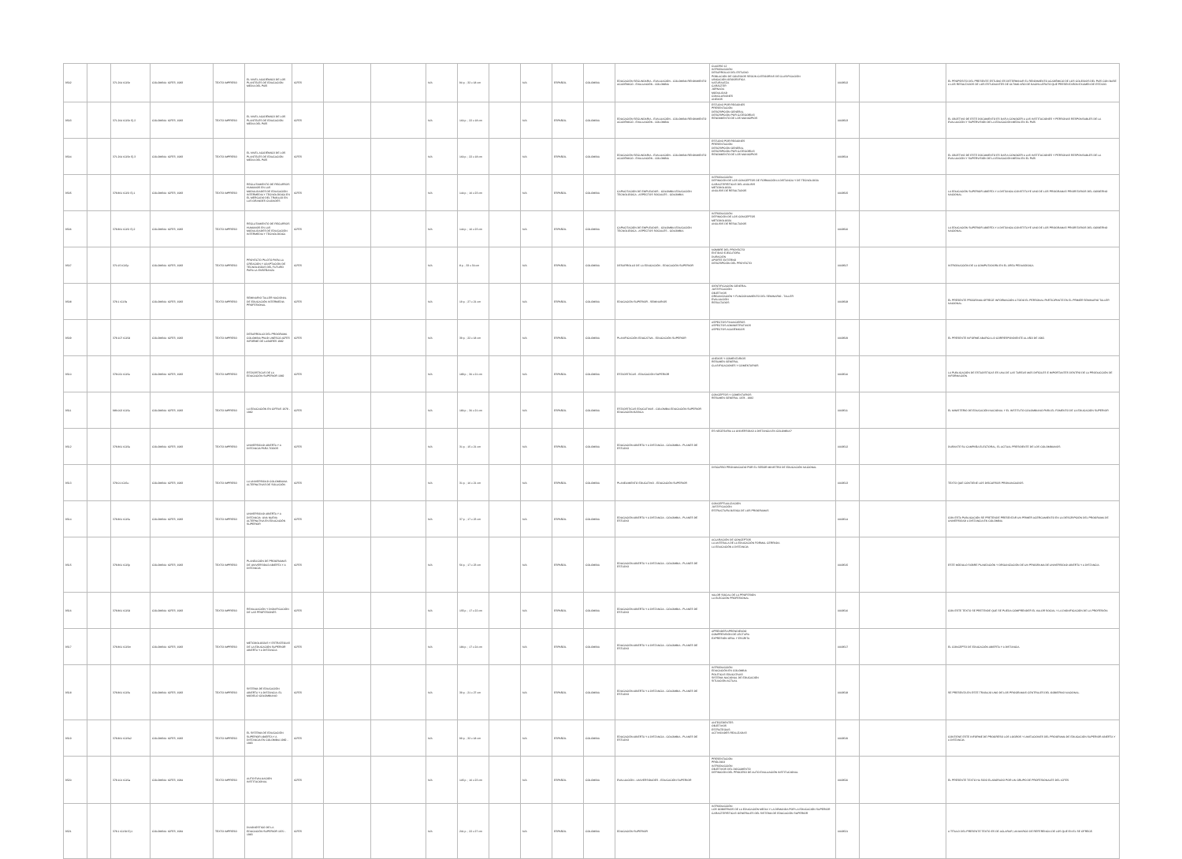| 9502 | | 371.264 IC15n | COLOMBIA: ICFES, 1983 | TEXTO IMPRESO | EL NIVEL ACADÉMICO DE LOS PLANTELES DE EDUCACIÓN MEDIA DEL PAÍS | ICFES | | | N/A | 90 p. ; 32 x 18 cm | | N/A | ESPAÑOL | COLOMBIA | EDUCACIÓN SECUNDARIA - EVALUACIÓN - COLOMBIA RENDIMIENTO ACADÉMICO - EVALUACIÓN - COLOMBIA | CUADRO 12 INTRODUCCIÓN DESARROLLO DEL ESTUDIO POBLACIÓN DE COLEGIOS SEGÚN CATEGORÍAS DE CLASIFICACIÓN UBICACIÓN GEOGRÁFICA NATURALEZA CARÁCTER JORNADA MODALIDAD CONCLUSIONES ANEXOS | 0009502 | | EL PROPÓSITO DEL PRESENTE ESTUDIO ES DETERMINAR EL RENDIMIENTO ACADÉMICO DE LOS COLEGIOS DEL PAÍS CON BASE A LOS RESULTADOS DE LOS ESTUDIANTES DE ÚLTIMO AÑO DE BACHILLERATO QUE PRESENTARON EXAMEN DE ESTADO. |
| 9503 | | 371.264 IC15n Ej.2 | COLOMBIA: ICFES, 1983 | TEXTO IMPRESO | EL NIVEL ACADÉMICO DE LOS PLANTELES DE EDUCACIÓN MEDIA DEL PAÍS | ICFES | | | N/A | 160 p. ; 22 x 18 cm | | N/A | ESPAÑOL | COLOMBIA | EDUCACIÓN SECUNDARIA - EVALUACIÓN - COLOMBIA RENDIMIENTO ACADÉMICO - EVALUACIÓN - COLOMBIA | ESTUDIO POR REGIONES PRESENTACIÓN DESCRIPCIÓN GENERAL DESCRIPCIÓN POR CATEGORÍAS RENDIMIENTO DE LOS MUNICIPIOS | 0009503 | | EL OBJETIVO DE ESTE DOCUMENTO ES DAR A CONOCER A LAS INSTITUCIONES Y PERSONAS RESPONSABLES DE LA EVALUACIÓN Y SUPERVISIÓN DE LA EDUCACIÓN MEDIA EN EL PAÍS. |
| 9504 | | 371.264 IC15n Ej.3 | COLOMBIA: ICFES, 1983 | TEXTO IMPRESO | EL NIVEL ACADÉMICO DE LOS PLANTELES DE EDUCACIÓN MEDIA DEL PAÍS | ICFES | | | N/A | 160 p. ; 22 x 18 cm | | N/A | ESPAÑOL | COLOMBIA | EDUCACIÓN SECUNDARIA - EVALUACIÓN - COLOMBIA RENDIMIENTO ACADÉMICO - EVALUACIÓN - COLOMBIA | ESTUDIO POR REGIONES PRESENTACIÓN DESCRIPCIÓN GENERAL DESCRIPCIÓN POR CATEGORÍAS RENDIMIENTO DE LOS MUNICIPIOS | 0009504 | | EL OBJETIVO DE ESTE DOCUMENTO ES DAR A CONOCER A LAS INSTITUCIONES Y PERSONAS RESPONSABLES DE LA EVALUACIÓN Y SUPERVISIÓN DE LA EDUCACIÓN MEDIA EN EL PAÍS. |
| 9505 | | 378.861 IC15r Ej.1 | COLOMBIA: ICFES, 1983 | TEXTO IMPRESO | RECLUTAMIENTO DE RECURSOS HUMANOS EN LAS MODALIDADES DE EDUCACIÓN INTERMEDIA Y TECNOLÓGICA EN EL MERCADO DEL TRABAJO EN LAS GRANDES CIUDADES | ICFES | | | N/A | 144 p. ; 16 x 23 cm | | N/A | ESPAÑOL | COLOMBIA | CAPACITACIÓN DE EMPLEADOS - COLOMBIA EDUCACIÓN TECNOLÓGICA - ASPECTOS SOCIALES - COLOMBIA | INTRODUCCIÓN DEFINICIÓN DE LOS CONCEPTOS DE FORMACIÓN A DISTANCIA Y DE TECNOLOGÍA CARACTERÍSTICAS DEL ANÁLISIS METODOLOGÍA ANÁLISIS DE RESULTADOS | 0009505 | | LA EDUCACIÓN SUPERIOR ABIERTA Y A DISTANCIA CONSTITUYE UNO DE LOS PROGRAMAS PRIORITARIOS DEL GOBIERNO NACIONAL. |
| 9506 | | 378.861 IC15r Ej.2 | COLOMBIA: ICFES, 1983 | TEXTO IMPRESO | RECLUTAMIENTO DE RECURSOS HUMANOS EN LAS MODALIDADES DE EDUCACIÓN INTERMEDIA Y TECNOLÓGICA | ICFES | | | N/A | 144 p. ; 16 x 23 cm | | N/A | ESPAÑOL | COLOMBIA | CAPACITACIÓN DE EMPLEADOS - COLOMBIA EDUCACIÓN TECNOLÓGICA - ASPECTOS SOCIALES - COLOMBIA | INTRODUCCIÓN DEFINICIÓN DE LOS CONCEPTOS METODOLOGÍA ANÁLISIS DE RESULTADOS | 0009506 | | LA EDUCACIÓN SUPERIOR ABIERTA Y A DISTANCIA CONSTITUYE UNO DE LOS PROGRAMAS PRIORITARIOS DEL GOBIERNO NACIONAL. |
| 9507 | | 370.15 IC15p | COLOMBIA: ICFES, 1983 | TEXTO IMPRESO | PROYECTO PILOTO PARA LA CREACIÓN Y ADAPTACIÓN DE TECNOLOGÍAS DEL FUTURO PARA LA ENSEÑANZA | ICFES | | | N/A | 8 p. ; 33 x 30 cm | | N/A | ESPAÑOL | COLOMBIA | DESARROLLO DE LA EDUCACIÓN - EDUCACIÓN SUPERIOR | NOMBRE DEL PROYECTO ENTIDAD EJECUTORA DURACIÓN APORTE EXTERNO DESCRIPCIÓN DEL PROYECTO | 0009507 | | INTRODUCCIÓN DE LA COMPUTADORA EN EL ÁREA PEDAGÓGICA. |
| 9508 | | 378.1 IC15s | COLOMBIA: ICFES, 1983 | TEXTO IMPRESO | SEMINARIO TALLER NACIONAL DE EDUCACIÓN INTERMEDIA PROFESIONAL | ICFES | | | N/A | 19 p. ; 27 x 21 cm | | N/A | ESPAÑOL | COLOMBIA | EDUCACIÓN SUPERIOR - SEMINARIOS | IDENTIFICACIÓN GENERAL JUSTIFICACIÓN OBJETIVOS ORGANIZACIÓN Y FUNCIONAMIENTO DEL SEMINARIO - TALLER EVALUACIÓN RESULTADOS | 0009508 | | EL PRESENTE PROGRAMA OFRECE INFORMACIÓN A TODO EL PERSONAL PARTICIPANTE EN EL PRIMER SEMINARIO TALLER NACIONAL. |
| 9509 | | 378.107 IC15d | COLOMBIA: ICFES, 1983 | TEXTO IMPRESO | DESARROLLO DEL PROGRAMA COLOMBIA PNUD UNESCO-ICFES INFORME DE LABORES 1982 | ICFES | | | N/A | 39 p. ; 22 x 18 cm | | N/A | ESPAÑOL | COLOMBIA | PLANIFICACIÓN EDUCATIVA - EDUCACIÓN SUPERIOR | ASPECTOS FINANCIEROS ASPECTOS ADMINISTRATIVOS ASPECTOS ACADÉMICOS | 0009509 | | EL PRESENTE INFORME ABARCA LO CORRESPONDIENTE AL AÑO DE 1982. |
| 9510 | | 378.021 IC15e | COLOMBIA: ICFES, 1983 | TEXTO IMPRESO | ESTADÍSTICAS DE LA EDUCACIÓN SUPERIOR 1982 | ICFES | | | N/A | 189 p. ; 30 x 21 cm | | N/A | ESPAÑOL | COLOMBIA | ESTADÍSTICAS - EDUCACIÓN SUPERIOR | ANEXOS Y COMENTARIOS RESUMEN GENERAL CLASIFICACIONES Y COMENTARIOS | 0009510 | | LA PUBLICACIÓN DE ESTADÍSTICAS ES UNA DE LAS TAREAS MÁS DIFÍCILES E IMPORTANTES DENTRO DE LA PRODUCCIÓN DE INFORMACIÓN. |
| 9511 | | 986.002 IC15e | COLOMBIA: ICFES, 1983 | TEXTO IMPRESO | LA EDUCACIÓN EN CIFRAS 1978 - 1982 | ICFES | | | N/A | 180 p. ; 30 x 21 cm | | N/A | ESPAÑOL | COLOMBIA | ESTADÍSTICAS EDUCATIVAS - COLOMBIA EDUCACIÓN SUPERIOR EDUCACIÓN BÁSICA | CONCEPTOS Y COMENTARIOS RESUMEN GENERAL 1978 - 1982 | 0009511 | | EL MINISTERIO DE EDUCACIÓN NACIONAL Y EL INSTITUTO COLOMBIANO PARA EL FOMENTO DE LA EDUCACIÓN SUPERIOR. |
| 9512 | | 378.861 IC15u | COLOMBIA: ICFES, 1983 | TEXTO IMPRESO | UNIVERSIDAD ABIERTA Y A DISTANCIA PARA TODOS | ICFES | | | N/A | 31 p. ; 15 x 21 cm | | N/A | ESPAÑOL | COLOMBIA | EDUCACIÓN ABIERTA Y A DISTANCIA - COLOMBIA - PLANES DE ESTUDIO | ES NECESARIA LA UNIVERSIDAD A DISTANCIA EN COLOMBIA? | 0009512 | | DURANTE SU CAMPAÑA ELECTORAL, EL ACTUAL PRESIDENTE DE LOS COLOMBIANOS. |
| 9513 | | 378.01 IC15u | COLOMBIA: ICFES, 1983 | TEXTO IMPRESO | LA UNIVERSIDAD COLOMBIANA ALTERNATIVAS DE SOLUCIÓN | ICFES | | | N/A | 31 p. ; 16 x 21 cm | | N/A | ESPAÑOL | COLOMBIA | PLANEAMIENTO EDUCATIVO - EDUCACIÓN SUPERIOR | DISCURSO PRONUNCIADO POR EL SEÑOR MINISTRO DE EDUCACIÓN NACIONAL | 0009513 | | TEXTO QUE CONTIENE LOS DISCURSOS PRONUNCIADOS. |
| 9514 | | 378.861 IC15u | COLOMBIA: ICFES, 1983 | TEXTO IMPRESO | UNIVERSIDAD ABIERTA Y A DISTANCIA: UNA NUEVA ALTERNATIVA EN EDUCACIÓN SUPERIOR | ICFES | | | N/A | 37 p. ; 17 x 23 cm | | N/A | ESPAÑOL | COLOMBIA | EDUCACIÓN ABIERTA Y A DISTANCIA - COLOMBIA - PLANES DE ESTUDIO | CONCEPTUALIZACIÓN JUSTIFICACIÓN ESTRUCTURA BÁSICA DE LOS PROGRAMAS | 0009514 | | CON ESTA PUBLICACIÓN SE PRETENDE PRESENTAR UN PRIMER ACERCAMIENTO EN LA DESCRIPCIÓN DEL PROGRAMA DE UNIVERSIDAD A DISTANCIA EN COLOMBIA. |
| 9515 | | 378.861 IC15p | COLOMBIA: ICFES, 1983 | TEXTO IMPRESO | PLANEACIÓN DE PROGRAMAS DE UNIVERSIDAD ABIERTA Y A DISTANCIA | ICFES | | | N/A | 56 p. ; 17 x 23 cm | | N/A | ESPAÑOL | COLOMBIA | EDUCACIÓN ABIERTA Y A DISTANCIA - COLOMBIA - PLANES DE ESTUDIO | ACLARACIÓN DE CONCEPTOS LA ANTESALA DE LA EDUCACIÓN FORMAL CERRADA LA EDUCACIÓN A DISTANCIA | 0009515 | | ESTE MÓDULO SOBRE PLANEACIÓN Y ORGANIZACIÓN DE UN PROGRAMA DE UNIVERSIDAD ABIERTA Y A DISTANCIA. |
| 9516 | | 378.861 IC15d | COLOMBIA: ICFES, 1983 | TEXTO IMPRESO | REVALUACIÓN Y DIGNIFICACIÓN DE LAS PROFESIONES | ICFES | | | N/A | 155 p. ; 17 x 22 cm | | N/A | ESPAÑOL | COLOMBIA | EDUCACIÓN ABIERTA Y A DISTANCIA - COLOMBIA - PLANES DE ESTUDIO | VALOR SOCIAL DE LA PROFESIÓN LA ELECCIÓN PROFESIONAL | 0009516 | | CON ESTE TEXTO SE PRETENDE QUE SE PUEDA COMPRENDER EL VALOR SOCIAL Y LA DIGNIFICACIÓN DE LA PROFESIÓN. |
| 9517 | | 378.861 IC15m | COLOMBIA: ICFES, 1983 | TEXTO IMPRESO | METODOLOGÍAS Y ESTRATEGIAS DE LA EDUCACIÓN SUPERIOR ABIERTA Y A DISTANCIA | ICFES | | | N/A | 184 p. ; 17 x 24 cm | | N/A | ESPAÑOL | COLOMBIA | EDUCACIÓN ABIERTA Y A DISTANCIA - COLOMBIA - PLANES DE ESTUDIO | APRENDER APRENDIENDO COMPRENSIÓN DE LECTURA EXPRESIÓN ORAL Y ESCRITA | 0009517 | | EL CONCEPTO DE EDUCACIÓN ABIERTA Y A DISTANCIA. |
| 9518 | | 378.861 IC15s | COLOMBIA: ICFES, 1983 | TEXTO IMPRESO | SISTEMA DE EDUCACIÓN ABIERTA Y A DISTANCIA: EL MODELO COLOMBIANO | ICFES | | | N/A | 39 p. ; 21 x 27 cm | | N/A | ESPAÑOL | COLOMBIA | EDUCACIÓN ABIERTA Y A DISTANCIA - COLOMBIA - PLANES DE ESTUDIO | INTRODUCCIÓN EDUCACIÓN EN COLOMBIA POLÍTICAS EDUCATIVAS SISTEMA NACIONAL DE EDUCACIÓN SITUACIÓN ACTUAL | 0009518 | | SE PRESENTA EN ESTE TRABAJO UNO DE LOS PROGRAMAS CENTRALES DEL GOBIERNO NACIONAL. |
| 9519 | | 378.861 IC15s2 | COLOMBIA: ICFES, 1983 | TEXTO IMPRESO | EL SISTEMA DE EDUCACIÓN SUPERIOR ABIERTA Y A DISTANCIA EN COLOMBIA 1982 - 1983 | ICFES | | | N/A | 99 p. ; 32 x 18 cm | | N/A | ESPAÑOL | COLOMBIA | EDUCACIÓN ABIERTA Y A DISTANCIA - COLOMBIA - PLANES DE ESTUDIO | ANTECEDENTES OBJETIVOS ESTRATEGIAS ACTIVIDADES REALIZADAS | 0009519 | | CONTIENE ESTE INFORME DE PROGRESO LOS LOGROS Y LIMITACIONES DEL PROGRAMA DE EDUCACIÓN SUPERIOR ABIERTA Y A DISTANCIA. |
| 9520 | | 378.101 IC15a | COLOMBIA: ICFES, 1984 | TEXTO IMPRESO | AUTO EVALUACIÓN INSTITUCIONAL | ICFES | | | N/A | 105 p. ; 16 x 23 cm | | N/A | ESPAÑOL | COLOMBIA | EVALUACIÓN - UNIVERSIDADES - EDUCACIÓN SUPERIOR | PRESENTACIÓN PRÓLOGO INTRODUCCIÓN OBJETIVOS DEL DOCUMENTO DEFINICIÓN DEL PROCESO DE AUTO EVALUACIÓN INSTITUCIONAL | 0009520 | | EL PRESENTE TEXTO HA SIDO ELABORADO POR UN GRUPO DE PROFESIONALES DEL ICFES. |
| 9521 | | 378.1 IC15d Ej.1 | COLOMBIA: ICFES, 1984 | TEXTO IMPRESO | DIAGNÓSTICO DE LA EDUCACIÓN SUPERIOR 1970 - 1983 | ICFES | | | N/A | 201 p. ; 22 x 27 cm | | N/A | ESPAÑOL | COLOMBIA | EDUCACIÓN SUPERIOR | INTRODUCCIÓN LOS GOBIERNOS DE LA EDUCACIÓN MEDIA Y LA DEMANDA POR LA EDUCACIÓN SUPERIOR CARACTERÍSTICAS GENERALES DEL SISTEMA DE EDUCACIÓN SUPERIOR | 0009521 | | A TÍTULO DEL PRESENTE TEXTO ES DE ACLARAR, UN MARCO DE REFERENCIA DE LOS QUE EN EL SE OFRECE. |